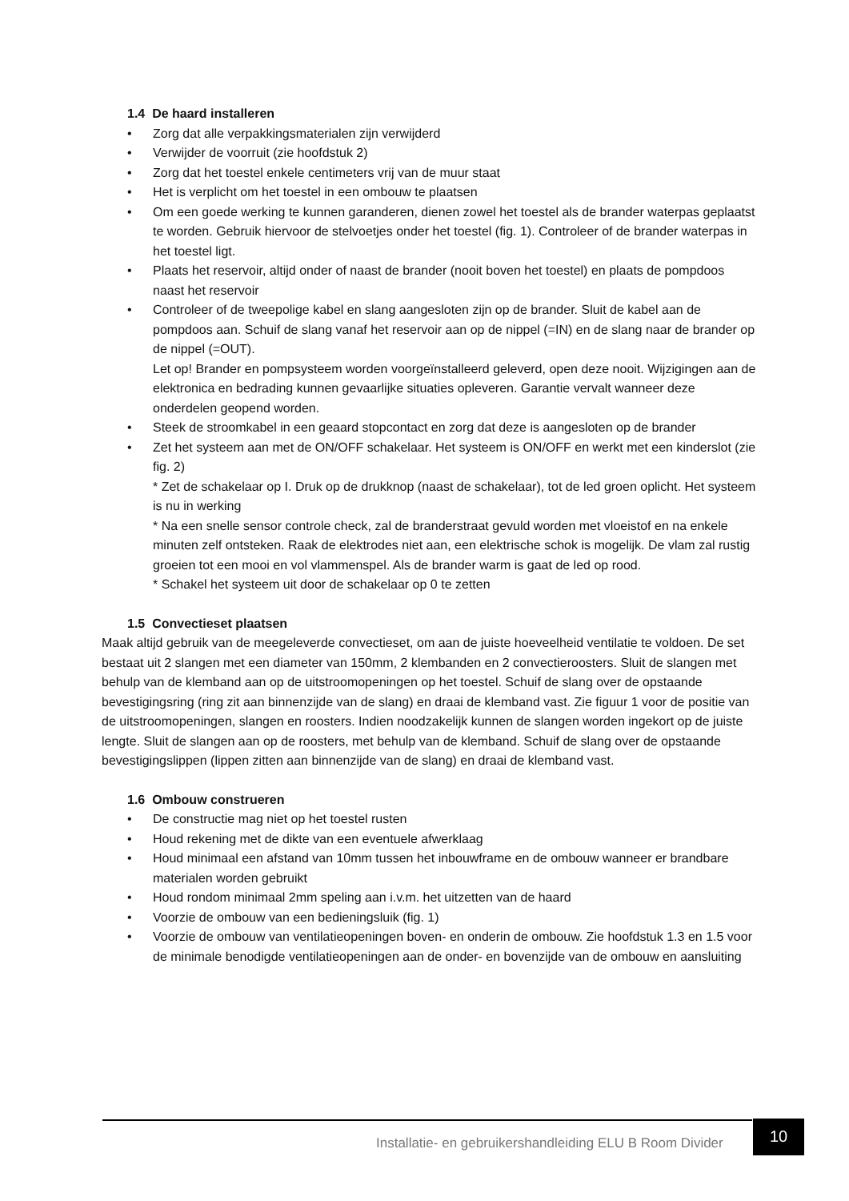1.4 De haard installeren
• Zorg dat alle verpakkingsmaterialen zijn verwijderd
• Verwijder de voorruit (zie hoofdstuk 2)
• Zorg dat het toestel enkele centimeters vrij van de muur staat
• Het is verplicht om het toestel in een ombouw te plaatsen
• Om een goede werking te kunnen garanderen, dienen zowel het toestel als de brander waterpas geplaatst te worden. Gebruik hiervoor de stelvoetjes onder het toestel (fig. 1). Controleer of de brander waterpas in het toestel ligt.
• Plaats het reservoir, altijd onder of naast de brander (nooit boven het toestel) en plaats de pompdoos naast het reservoir
• Controleer of de tweepolige kabel en slang aangesloten zijn op de brander. Sluit de kabel aan de pompdoos aan. Schuif de slang vanaf het reservoir aan op de nippel (=IN) en de slang naar de brander op de nippel (=OUT).
Let op! Brander en pompsysteem worden voorgeïnstalleerd geleverd, open deze nooit. Wijzigingen aan de elektronica en bedrading kunnen gevaarlijke situaties opleveren. Garantie vervalt wanneer deze onderdelen geopend worden.
• Steek de stroomkabel in een geaard stopcontact en zorg dat deze is aangesloten op de brander
• Zet het systeem aan met de ON/OFF schakelaar. Het systeem is ON/OFF en werkt met een kinderslot (zie fig. 2)
* Zet de schakelaar op I. Druk op de drukknop (naast de schakelaar), tot de led groen oplicht. Het systeem is nu in werking
* Na een snelle sensor controle check, zal de branderstraat gevuld worden met vloeistof en na enkele minuten zelf ontsteken. Raak de elektrodes niet aan, een elektrische schok is mogelijk. De vlam zal rustig groeien tot een mooi en vol vlammenspel. Als de brander warm is gaat de led op rood.
* Schakel het systeem uit door de schakelaar op 0 te zetten
1.5 Convectieset plaatsen
Maak altijd gebruik van de meegeleverde convectieset, om aan de juiste hoeveelheid ventilatie te voldoen. De set bestaat uit 2 slangen met een diameter van 150mm, 2 klembanden en 2 convectieroosters. Sluit de slangen met behulp van de klemband aan op de uitstroomopeningen op het toestel. Schuif de slang over de opstaande bevestigingsring (ring zit aan binnenzijde van de slang) en draai de klemband vast. Zie figuur 1 voor de positie van de uitstroomopeningen, slangen en roosters. Indien noodzakelijk kunnen de slangen worden ingekort op de juiste lengte. Sluit de slangen aan op de roosters, met behulp van de klemband. Schuif de slang over de opstaande bevestigingslippen (lippen zitten aan binnenzijde van de slang) en draai de klemband vast.
1.6 Ombouw construeren
• De constructie mag niet op het toestel rusten
• Houd rekening met de dikte van een eventuele afwerklaag
• Houd minimaal een afstand van 10mm tussen het inbouwframe en de ombouw wanneer er brandbare materialen worden gebruikt
• Houd rondom minimaal 2mm speling aan i.v.m. het uitzetten van de haard
• Voorzie de ombouw van een bedieningsluik (fig. 1)
• Voorzie de ombouw van ventilatieopeningen boven- en onderin de ombouw. Zie hoofdstuk 1.3 en 1.5 voor de minimale benodigde ventilatieopeningen aan de onder- en bovenzijde van de ombouw en aansluiting
Installatie- en gebruikershandleiding ELU B Room Divider
10